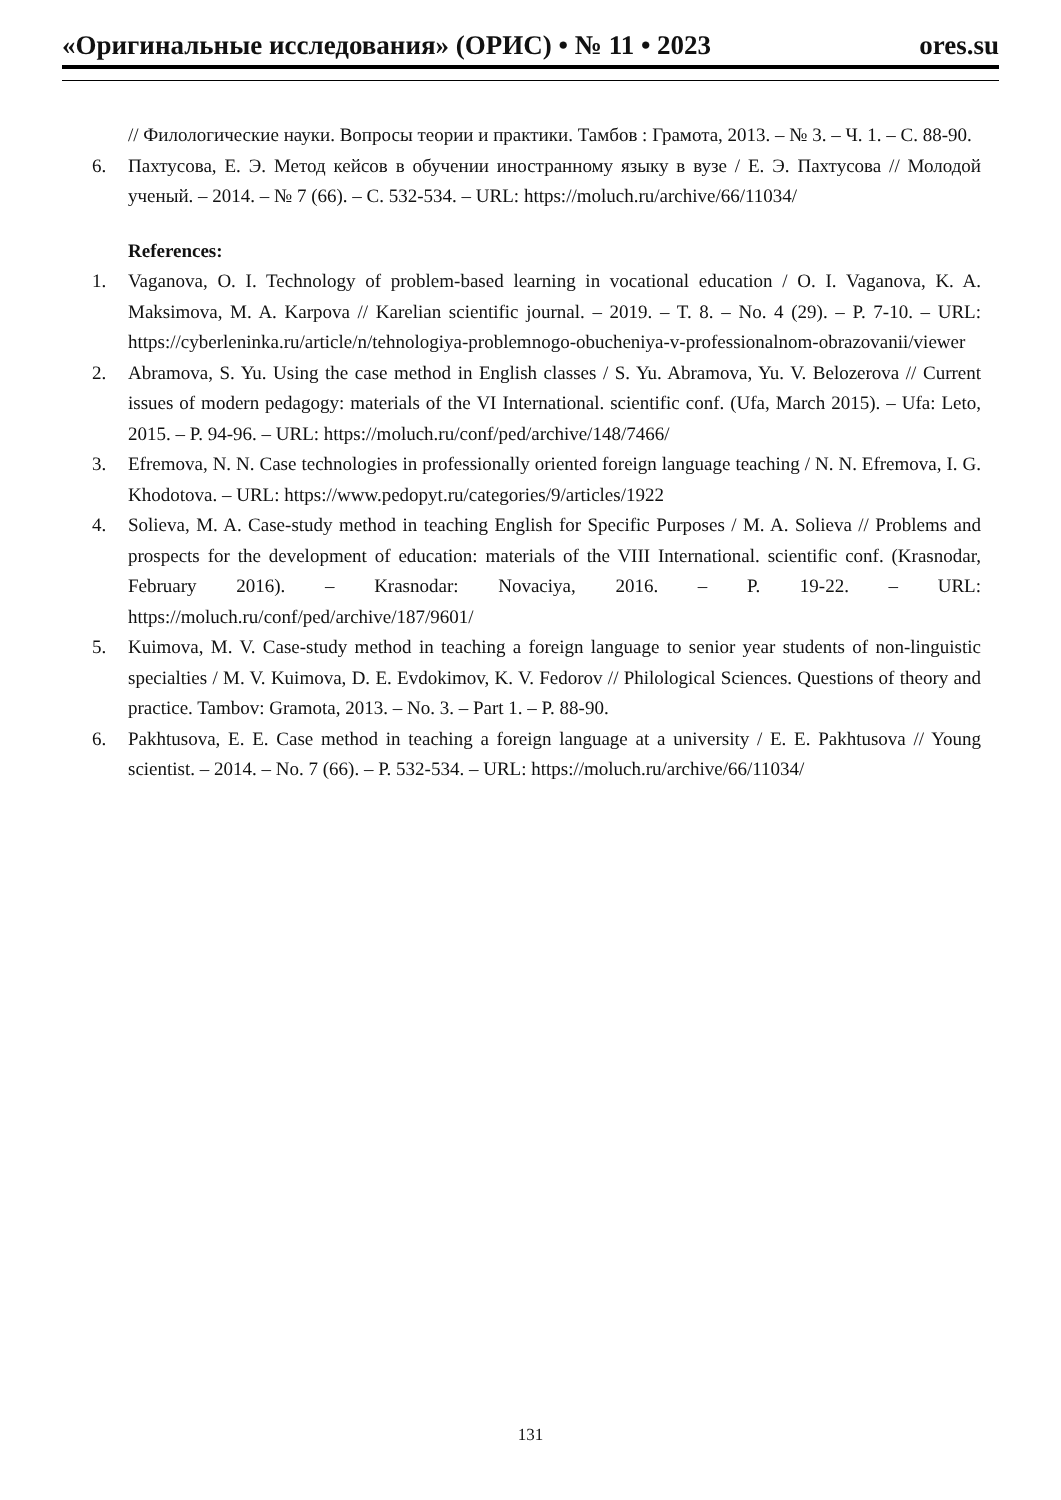«Оригинальные исследования» (ОРИС) • № 11 • 2023 ores.su
// Филологические науки. Вопросы теории и практики. Тамбов : Грамота, 2013. – № 3. – Ч. 1. – С. 88-90.
6. Пахтусова, Е. Э. Метод кейсов в обучении иностранному языку в вузе / Е. Э. Пахтусова // Молодой ученый. – 2014. – № 7 (66). – С. 532-534. – URL: https://moluch.ru/archive/66/11034/
References:
1. Vaganova, O. I. Technology of problem-based learning in vocational education / O. I. Vaganova, K. A. Maksimova, M. A. Karpova // Karelian scientific journal. – 2019. – T. 8. – No. 4 (29). – P. 7-10. – URL: https://cyberleninka.ru/article/n/tehnologiya-problemnogo-obucheniya-v-professionalnom-obrazovanii/viewer
2. Abramova, S. Yu. Using the case method in English classes / S. Yu. Abramova, Yu. V. Belozerova // Current issues of modern pedagogy: materials of the VI International. scientific conf. (Ufa, March 2015). – Ufa: Leto, 2015. – P. 94-96. – URL: https://moluch.ru/conf/ped/archive/148/7466/
3. Efremova, N. N. Case technologies in professionally oriented foreign language teaching / N. N. Efremova, I. G. Khodotova. – URL: https://www.pedopyt.ru/categories/9/articles/1922
4. Solieva, M. A. Case-study method in teaching English for Specific Purposes / M. A. Solieva // Problems and prospects for the development of education: materials of the VIII International. scientific conf. (Krasnodar, February 2016). – Krasnodar: Novaciya, 2016. – P. 19-22. – URL: https://moluch.ru/conf/ped/archive/187/9601/
5. Kuimova, M. V. Case-study method in teaching a foreign language to senior year students of non-linguistic specialties / M. V. Kuimova, D. E. Evdokimov, K. V. Fedorov // Philological Sciences. Questions of theory and practice. Tambov: Gramota, 2013. – No. 3. – Part 1. – P. 88-90.
6. Pakhtusova, E. E. Case method in teaching a foreign language at a university / E. E. Pakhtusova // Young scientist. – 2014. – No. 7 (66). – P. 532-534. – URL: https://moluch.ru/archive/66/11034/
131